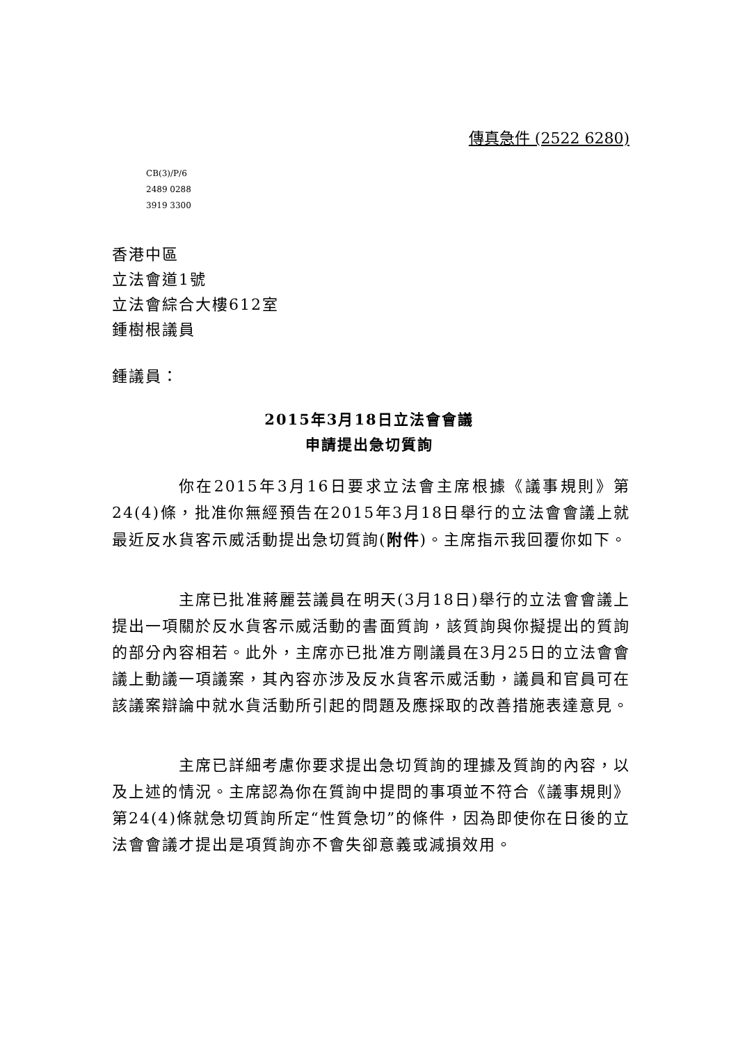傳真急件 (2522 6280)
CB(3)/P/6
2489 0288
3919 3300
香港中區
立法會道1號
立法會綜合大樓612室
鍾樹根議員
鍾議員：
2015年3月18日立法會會議
申請提出急切質詢
你在2015年3月16日要求立法會主席根據《議事規則》第24(4)條，批准你無經預告在2015年3月18日舉行的立法會會議上就最近反水貨客示威活動提出急切質詢(附件)。主席指示我回覆你如下。
主席已批准蔣麗芸議員在明天(3月18日)舉行的立法會會議上提出一項關於反水貨客示威活動的書面質詢，該質詢與你擬提出的質詢的部分內容相若。此外，主席亦已批准方剛議員在3月25日的立法會會議上動議一項議案，其內容亦涉及反水貨客示威活動，議員和官員可在該議案辯論中就水貨活動所引起的問題及應採取的改善措施表達意見。
主席已詳細考慮你要求提出急切質詢的理據及質詢的內容，以及上述的情況。主席認為你在質詢中提問的事項並不符合《議事規則》第24(4)條就急切質詢所定“性質急切”的條件，因為即使你在日後的立法會會議才提出是項質詢亦不會失卻意義或減損效用。